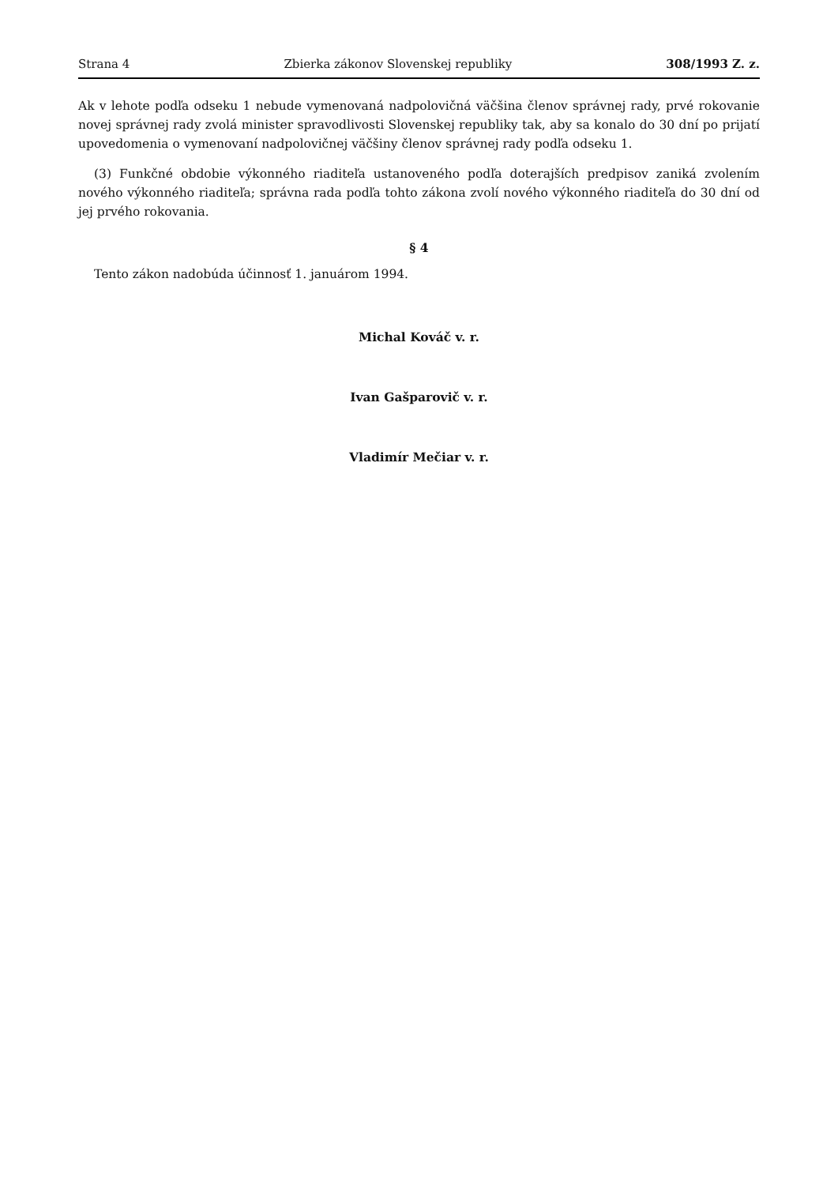Strana 4 Zbierka zákonov Slovenskej republiky 308/1993 Z. z.
Ak v lehote podľa odseku 1 nebude vymenovaná nadpolovičná väčšina členov správnej rady, prvé rokovanie novej správnej rady zvolá minister spravodlivosti Slovenskej republiky tak, aby sa konalo do 30 dní po prijatí upovedomenia o vymenovaní nadpolovičnej väčšiny členov správnej rady podľa odseku 1.
(3) Funkčné obdobie výkonného riaditeľa ustanoveného podľa doterajších predpisov zaniká zvolením nového výkonného riaditeľa; správna rada podľa tohto zákona zvolí nového výkonného riaditeľa do 30 dní od jej prvého rokovania.
§ 4
Tento zákon nadobúda účinnosť 1. januárom 1994.
Michal Kováč v. r.
Ivan Gašparovič v. r.
Vladimír Mečiar v. r.